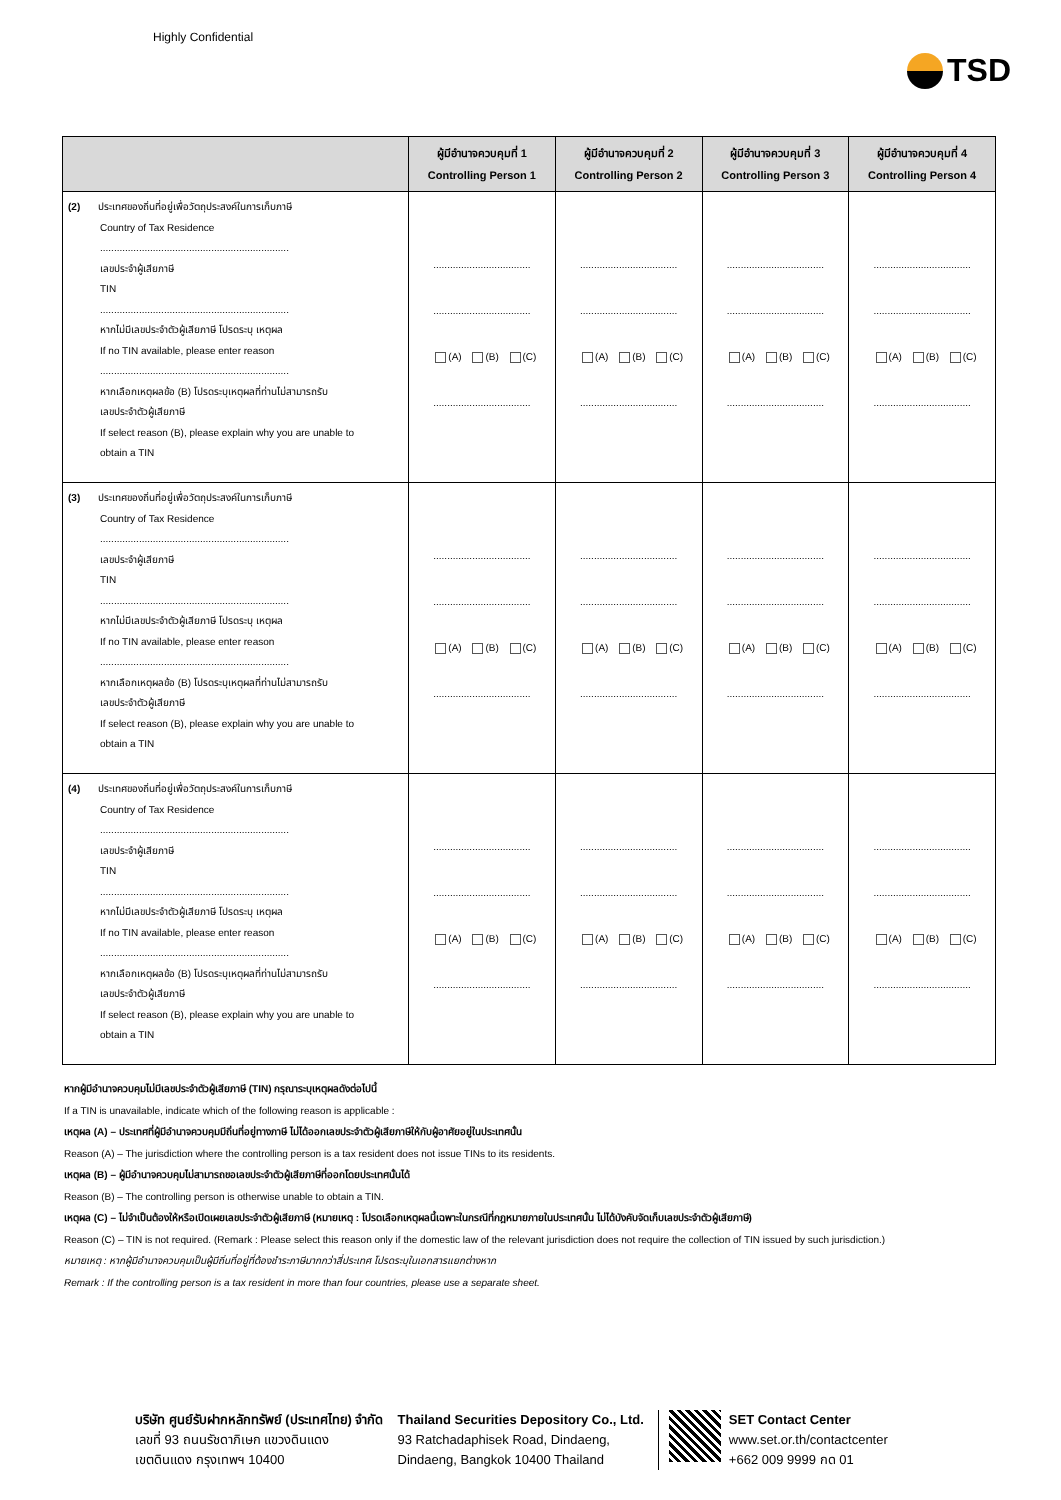Highly Confidential
TSD
| | ผู้มีอำนาจควบคุมที่ 1 Controlling Person 1 | ผู้มีอำนาจควบคุมที่ 2 Controlling Person 2 | ผู้มีอำนาจควบคุมที่ 3 Controlling Person 3 | ผู้มีอำนาจควบคุมที่ 4 Controlling Person 4 |
| --- | --- | --- | --- | --- |
| (2) ประเทศของถิ่นที่อยู่เพื่อวัตถุประสงค์ในการเก็บภาษี Country of Tax Residence .................................................................... เลขประจำผู้เสียภาษี TIN .................................................................... หากไม่มีเลขประจำตัวผู้เสียภาษี โปรดระบุ เหตุผล If no TIN available, please enter reason .................................................................... หากเลือกเหตุผลข้อ (B) โปรดระบุเหตุผลที่ท่านไม่สามารถรับ เลขประจำตัวผู้เสียภาษี If select reason (B), please explain why you are unable to obtain a TIN | ................................... ................................... (A) (B) (C) ................................... | ................................... ................................... (A) (B) (C) ................................... | ................................... ................................... (A) (B) (C) ................................... | ................................... ................................... (A) (B) (C) ................................... |
| (3) ประเทศของถิ่นที่อยู่เพื่อวัตถุประสงค์ในการเก็บภาษี Country of Tax Residence .................................................................... เลขประจำผู้เสียภาษี TIN .................................................................... หากไม่มีเลขประจำตัวผู้เสียภาษี โปรดระบุ เหตุผล If no TIN available, please enter reason .................................................................... หากเลือกเหตุผลข้อ (B) โปรดระบุเหตุผลที่ท่านไม่สามารถรับ เลขประจำตัวผู้เสียภาษี If select reason (B), please explain why you are unable to obtain a TIN | ................................... ................................... (A) (B) (C) ................................... | ................................... ................................... (A) (B) (C) ................................... | ................................... ................................... (A) (B) (C) ................................... | ................................... ................................... (A) (B) (C) ................................... |
| (4) ประเทศของถิ่นที่อยู่เพื่อวัตถุประสงค์ในการเก็บภาษี Country of Tax Residence .................................................................... เลขประจำผู้เสียภาษี TIN .................................................................... หากไม่มีเลขประจำตัวผู้เสียภาษี โปรดระบุ เหตุผล If no TIN available, please enter reason .................................................................... หากเลือกเหตุผลข้อ (B) โปรดระบุเหตุผลที่ท่านไม่สามารถรับ เลขประจำตัวผู้เสียภาษี If select reason (B), please explain why you are unable to obtain a TIN | ................................... ................................... (A) (B) (C) ................................... | ................................... ................................... (A) (B) (C) ................................... | ................................... ................................... (A) (B) (C) ................................... | ................................... ................................... (A) (B) (C) ................................... |
หากผู้มีอำนาจควบคุมไม่มีเลขประจำตัวผู้เสียภาษี (TIN) กรุณาระบุเหตุผลดังต่อไปนี้
If a TIN is unavailable, indicate which of the following reason is applicable :
เหตุผล (A) – ประเทศที่ผู้มีอำนาจควบคุมมีถิ่นที่อยู่ทางภาษี ไม่ได้ออกเลขประจำตัวผู้เสียภาษีให้กับผู้อาศัยอยู่ในประเทศนั้น
Reason (A) – The jurisdiction where the controlling person is a tax resident does not issue TINs to its residents.
เหตุผล (B) – ผู้มีอำนาจควบคุมไม่สามารถขอเลขประจำตัวผู้เสียภาษีที่ออกโดยประเทศนั้นได้
Reason (B) – The controlling person is otherwise unable to obtain a TIN.
เหตุผล (C) – ไม่จำเป็นต้องให้หรือเปิดเผยเลขประจำตัวผู้เสียภาษี (หมายเหตุ : โปรดเลือกเหตุผลนี้เฉพาะในกรณีที่กฎหมายภายในประเทศนั้น ไม่ได้บังคับจัดเก็บเลขประจำตัวผู้เสียภาษี)
Reason (C) – TIN is not required. (Remark : Please select this reason only if the domestic law of the relevant jurisdiction does not require the collection of TIN issued by such jurisdiction.)
หมายเหตุ : หากผู้มีอำนาจควบคุมเป็นผู้มีถิ่นที่อยู่ที่ต้องชำระภาษีมากกว่าสี่ประเทศ โปรดระบุในเอกสารแยกต่างหาก
Remark : If the controlling person is a tax resident in more than four countries, please use a separate sheet.
บริษัท ศูนย์รับฝากหลักทรัพย์ (ประเทศไทย) จำกัด
เลขที่ 93 ถนนรัชดาภิเษก แขวงดินแดง
เขตดินแดง กรุงเทพฯ 10400
Thailand Securities Depository Co., Ltd.
93 Ratchadaphisek Road, Dindaeng,
Dindaeng, Bangkok 10400 Thailand
SET Contact Center
www.set.or.th/contactcenter
+662 009 9999 กด 01